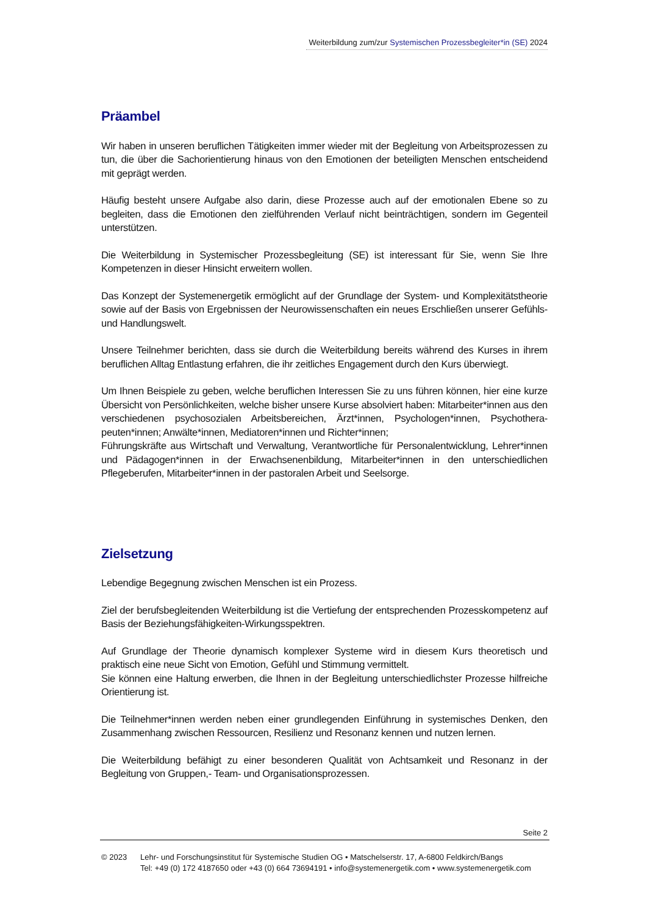Weiterbildung zum/zur Systemischen Prozessbegleiter*in (SE) 2024
Präambel
Wir haben in unseren beruflichen Tätigkeiten immer wieder mit der Begleitung von Arbeitsprozessen zu tun, die über die Sachorientierung hinaus von den Emotionen der beteiligten Menschen entscheidend mit geprägt werden.
Häufig besteht unsere Aufgabe also darin, diese Prozesse auch auf der emotionalen Ebene so zu begleiten, dass die Emotionen den zielführenden Verlauf nicht beinträchtigen, sondern im Gegenteil unterstützen.
Die Weiterbildung in Systemischer Prozessbegleitung (SE) ist interessant für Sie, wenn Sie Ihre Kompetenzen in dieser Hinsicht erweitern wollen.
Das Konzept der Systemenergetik ermöglicht auf der Grundlage der System- und Komplexitätstheorie sowie auf der Basis von Ergebnissen der Neurowissenschaften ein neues Erschließen unserer Gefühls- und Handlungswelt.
Unsere Teilnehmer berichten, dass sie durch die Weiterbildung bereits während des Kurses in ihrem beruflichen Alltag Entlastung erfahren, die ihr zeitliches Engagement durch den Kurs überwiegt.
Um Ihnen Beispiele zu geben, welche beruflichen Interessen Sie zu uns führen können, hier eine kurze Übersicht von Persönlichkeiten, welche bisher unsere Kurse absolviert haben: Mitarbeiter*innen aus den verschiedenen psychosozialen Arbeitsbereichen, Ärzt*innen, Psychologen*innen, Psychothera-peuten*innen; Anwälte*innen, Mediatoren*innen und Richter*innen;
Führungskräfte aus Wirtschaft und Verwaltung, Verantwortliche für Personalentwicklung, Lehrer*innen und Pädagogen*innen in der Erwachsenenbildung, Mitarbeiter*innen in den unterschiedlichen Pflegeberufen, Mitarbeiter*innen in der pastoralen Arbeit und Seelsorge.
Zielsetzung
Lebendige Begegnung zwischen Menschen ist ein Prozess.
Ziel der berufsbegleitenden Weiterbildung ist die Vertiefung der entsprechenden Prozesskompetenz auf Basis der Beziehungsfähigkeiten-Wirkungsspektren.
Auf Grundlage der Theorie dynamisch komplexer Systeme wird in diesem Kurs theoretisch und praktisch eine neue Sicht von Emotion, Gefühl und Stimmung vermittelt.
Sie können eine Haltung erwerben, die Ihnen in der Begleitung unterschiedlichster Prozesse hilfreiche Orientierung ist.
Die Teilnehmer*innen werden neben einer grundlegenden Einführung in systemisches Denken, den Zusammenhang zwischen Ressourcen, Resilienz und Resonanz kennen und nutzen lernen.
Die Weiterbildung befähigt zu einer besonderen Qualität von Achtsamkeit und Resonanz in der Begleitung von Gruppen,- Team- und Organisationsprozessen.
Seite 2
© 2023 Lehr- und Forschungsinstitut für Systemische Studien OG • Matschelserstr. 17, A-6800 Feldkirch/Bangs
Tel: +49 (0) 172 4187650 oder +43 (0) 664 73694191 • info@systemenergetik.com • www.systemenergetik.com